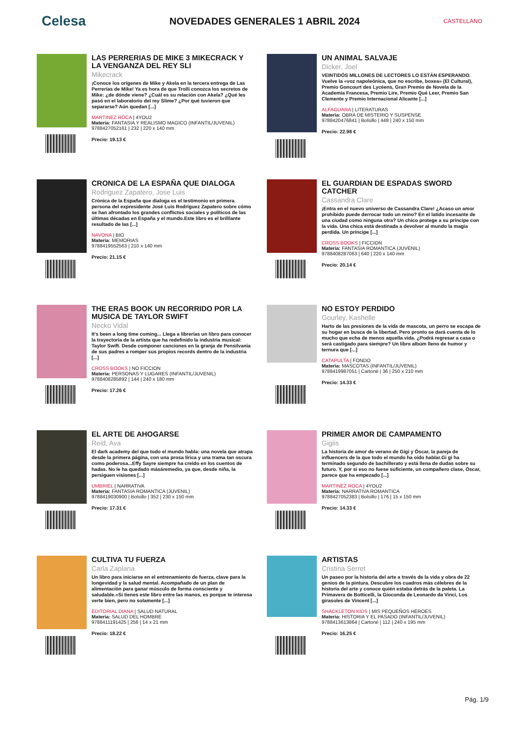Celesa NOVEDADES GENERALES 1 ABRIL 2024 CASTELLANO
LAS PERRERIAS DE MIKE 3 MIKECRACK Y LA VENGANZA DEL REY SLI
Mikecrack
¡Conoce los orígenes de Mike y Akela en la tercera entrega de Las Perrerías de Mike! Ya es hora de que Trolli conozca los secretos de Mike: ¿de dónde viene? ¿Cuál es su relación con Akela? ¿Qué les pasó en el laboratorio del rey Slime? ¿Por qué tuvieron que separarse? Aún quedan [...]
MARTINEZ ROCA | 4YOU2
Materia: FANTASIA Y REALISMO MAGICO (INFANTIL/JUVENIL)
9788427052161 | 232 | 220 x 140 mm
Precio: 19.13 €
UN ANIMAL SALVAJE
Dicker, Joel
VEINTIDÓS MILLONES DE LECTORES LO ESTÁN ESPERANDO. Vuelve la «voz napoleónica, que no escribe, boxea» (El Cultural), Premio Goncourt des Lycéens, Gran Premio de Novela de la Academia Francesa, Premio Lire, Premio Qué Leer, Premio San Clemente y Premio Internacional Alicante [...]
ALFAGUARA | LITERATURAS
Materia: OBRA DE MISTERIO Y SUSPENSE
9788420476841 | Bolsillo | 448 | 240 x 150 mm
Precio: 22.98 €
CRONICA DE LA ESPAÑA QUE DIALOGA
Rodriguez Zapatero, Jose Luis
Crónica de la España que dialoga es el testimonio en primera persona del expresidente José Luis Rodríguez Zapatero sobre cómo se han afrontado los grandes conflictos sociales y políticos de las últimas décadas en España y el mundo.Este libro es el brilllante resultado de las [...]
NAVONA | BIO
Materia: MEMORIAS
9788419552563 | 210 x 140 mm
Precio: 21.15 €
EL GUARDIAN DE ESPADAS SWORD CATCHER
Cassandra Clare
¡Entra en el nuevo universo de Cassandra Clare! ¿Acaso un amor prohibido puede derrocar todo un reino? En el latido incesante de una ciudad como ninguna otra? Un chico protege a su príncipe con la vida. Una chica está destinada a devolver al mundo la magia perdida. Un príncipe [...]
CROSS BOOKS | FICCION
Materia: FANTASIA ROMANTICA (JUVENIL)
9788408287063 | 640 | 220 x 140 mm
Precio: 20.14 €
THE ERAS BOOK UN RECORRIDO POR LA MUSICA DE TAYLOR SWIFT
Necko Vidal
It's been a long time coming... Llega a librerías un libro para conocer la trayectoria de la artista que ha redefinido la industria musical: Taylor Swift. Desde componer canciones en la granja de Pensilvania de sus padres a romper sus propios records dentro de la industria [...]
CROSS BOOKS | NO FICCION
Materia: PERSONAS Y LUGARES (INFANTIL/JUVENIL)
9788408285892 | 144 | 240 x 180 mm
Precio: 17.26 €
NO ESTOY PERDIDO
Gourley, Kashelle
Harto de las presiones de la vida de mascota, un perro se escapa de su hogar en busca de la libertad. Pero pronto se dará cuenta de lo mucho que echa de menos aquella vida. ¿Podrá regresar a casa o será castigado para siempre? Un libro albúm lleno de humor y ternura que [...]
CATAPULTA | FONDO
Materia: MASCOTAS (INFANTIL/JUVENIL)
9788419987051 | Cartoné | 36 | 250 x 210 mm
Precio: 14.33 €
EL ARTE DE AHOGARSE
Reid, Ava
El dark academy del que todo el mundo habla: una novela que atrapa desde la primera página, con una prosa lírica y una trama tan oscura como poderosa...Effy Sayre siempre ha creído en los cuentos de hadas. No le ha quedado másáremedio, ya que, desde niña, la persiguen visiones [...]
UMBRIEL | NARRATIVA
Materia: FANTASIA ROMANTICA (JUVENIL)
9788419030900 | Bolsillo | 352 | 230 x 150 mm
Precio: 17.31 €
PRIMER AMOR DE CAMPAMENTO
Gigiis
La historia de amor de verano de Gigi y Óscar, la pareja de influencers de la que todo el mundo ha oído hablar.Gi gi ha terminado segundo de bachillerato y está llena de dudas sobre su futuro. Y, por si eso no fuese suficiente, un compañero clase, Óscar, parece que ha empezado [...]
MARTINEZ ROCA | 4YOU2
Materia: NARRATIVA ROMANTICA
9788427052383 | Bolsillo | 176 | 15 x 150 mm
Precio: 14.33 €
CULTIVA TU FUERZA
Carla Zaplana
Un libro para iniciarse en el entrenamiento de fuerza, clave para la longevidad y la salud mental. Acompañado de un plan de alimentación para ganar músculo de forma consciente y saludable.«Si tienes este libro entre las manos, es porque te interesa verte bien, pero no solamente [...]
EDITORIAL DIANA | SALUD NATURAL
Materia: SALUD DEL HOMBRE
9788411191425 | 256 | 14 x 21 mm
Precio: 18.22 €
ARTISTAS
Cristina Serret
Un paseo por la historia del arte a través de la vida y obra de 22 genios de la pintura. Descubre los cuadros más célebres de la historia del arte y conoce quién estaba detrás de la paleta. La Primavera de Botticelli, la Gioconda de Leonardo da Vinci, Los girasoles de Vincent [...]
SHACKLETON KIDS | MIS PEQUEÑOS HEROES
Materia: HISTORIA Y EL PASADO (INFANTIL/JUVENIL)
9788413613864 | Cartoné | 112 | 240 x 195 mm
Precio: 16.25 €
Pág. 1/9